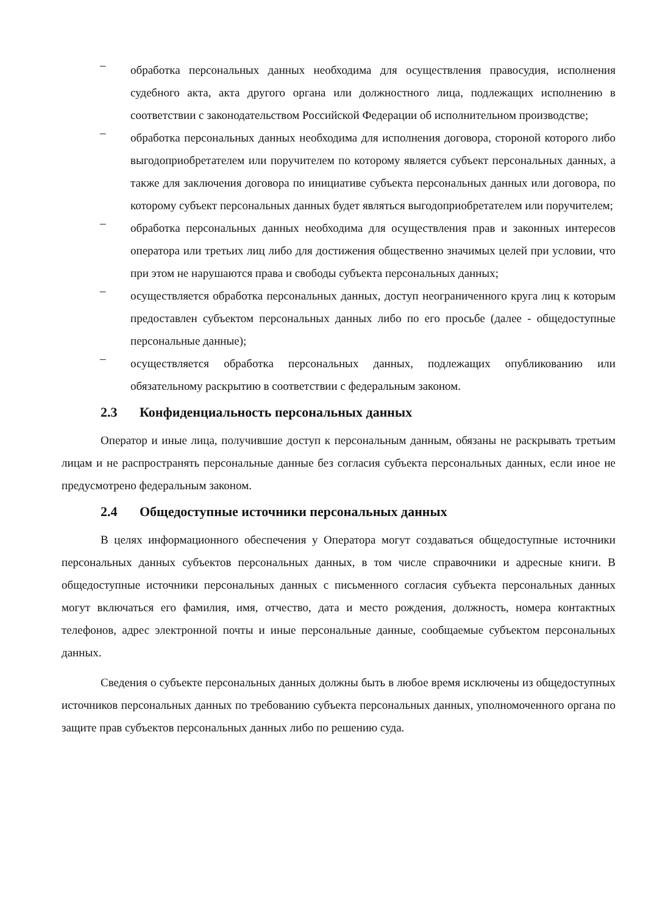–
обработка персональных данных необходима для осуществления правосудия, исполнения судебного акта, акта другого органа или должностного лица, подлежащих исполнению в соответствии с законодательством Российской Федерации об исполнительном производстве;
–
обработка персональных данных необходима для исполнения договора, стороной которого либо выгодоприобретателем или поручителем по которому является субъект персональных данных, а также для заключения договора по инициативе субъекта персональных данных или договора, по которому субъект персональных данных будет являться выгодоприобретателем или поручителем;
–
обработка персональных данных необходима для осуществления прав и законных интересов оператора или третьих лиц либо для достижения общественно значимых целей при условии, что при этом не нарушаются права и свободы субъекта персональных данных;
–
осуществляется обработка персональных данных, доступ неограниченного круга лиц к которым предоставлен субъектом персональных данных либо по его просьбе (далее - общедоступные персональные данные);
–
осуществляется обработка персональных данных, подлежащих опубликованию или обязательному раскрытию в соответствии с федеральным законом.
2.3 Конфиденциальность персональных данных
Оператор и иные лица, получившие доступ к персональным данным, обязаны не раскрывать третьим лицам и не распространять персональные данные без согласия субъекта персональных данных, если иное не предусмотрено федеральным законом.
2.4 Общедоступные источники персональных данных
В целях информационного обеспечения у Оператора могут создаваться общедоступные источники персональных данных субъектов персональных данных, в том числе справочники и адресные книги. В общедоступные источники персональных данных с письменного согласия субъекта персональных данных могут включаться его фамилия, имя, отчество, дата и место рождения, должность, номера контактных телефонов, адрес электронной почты и иные персональные данные, сообщаемые субъектом персональных данных.
Сведения о субъекте персональных данных должны быть в любое время исключены из общедоступных источников персональных данных по требованию субъекта персональных данных, уполномоченного органа по защите прав субъектов персональных данных либо по решению суда.